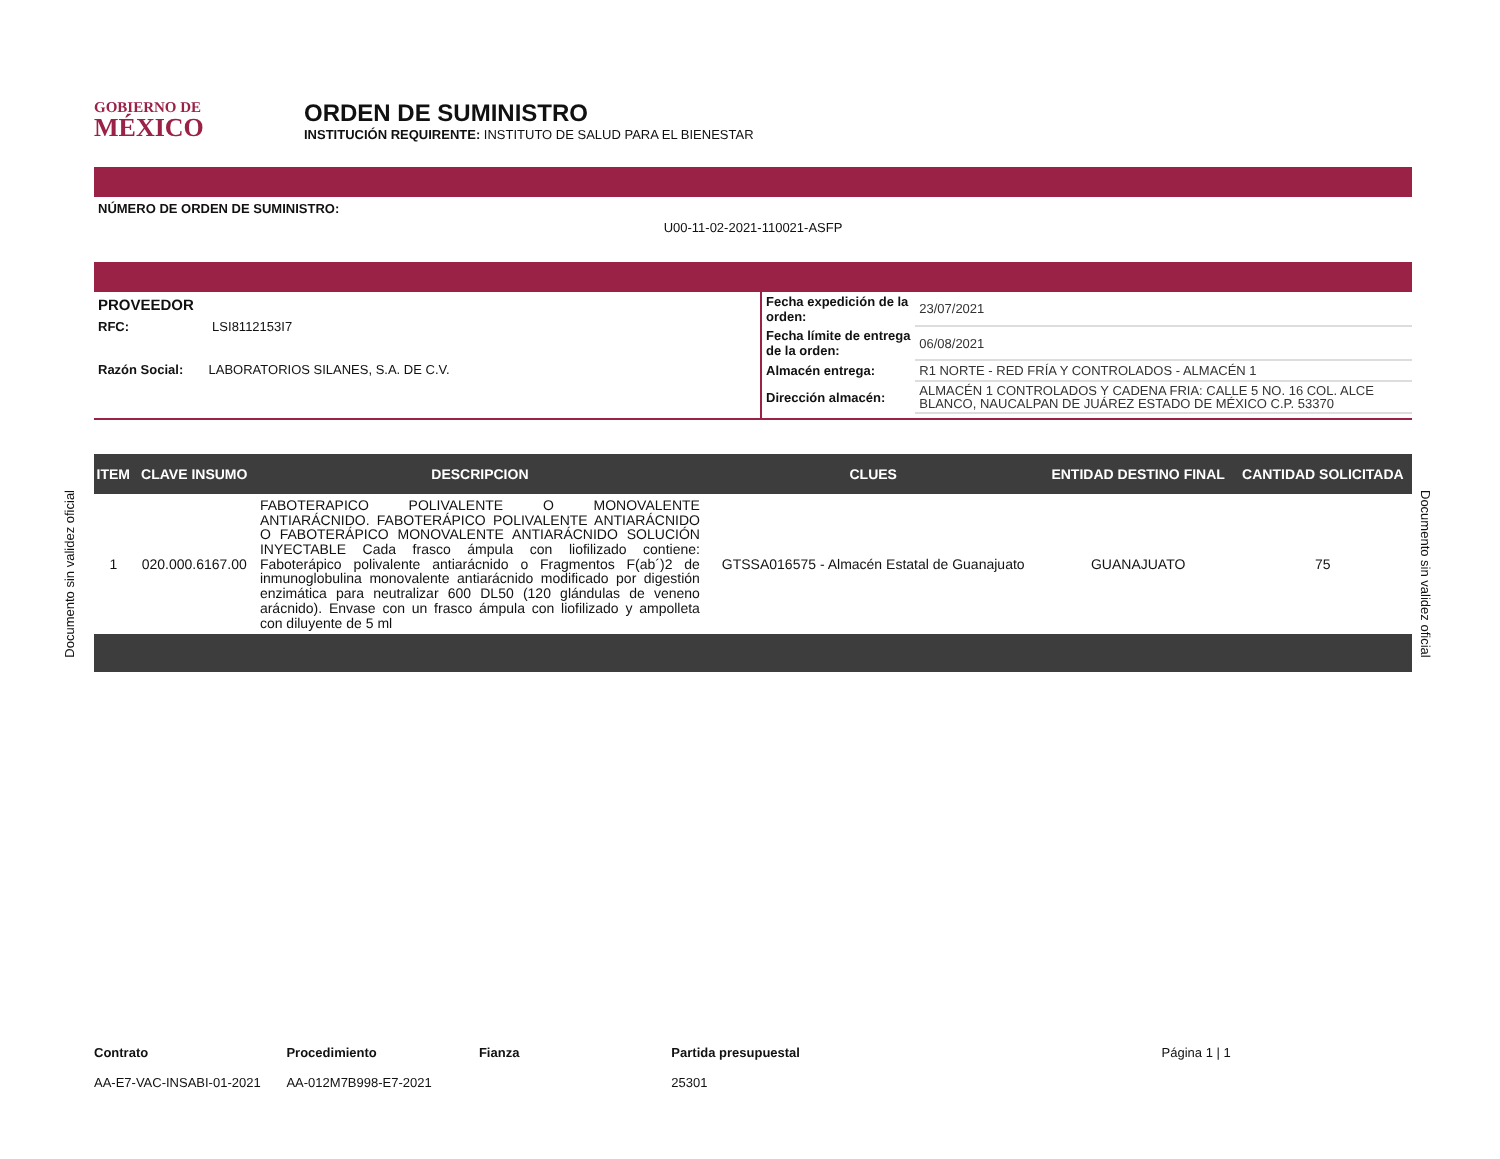GOBIERNO DE
MÉXICO
ORDEN DE SUMINISTRO
INSTITUCIÓN REQUIRENTE: INSTITUTO DE SALUD PARA EL BIENESTAR
NÚMERO DE ORDEN DE SUMINISTRO:
U00-11-02-2021-110021-ASFP
PROVEEDOR
RFC: LSI8112153I7
Razón Social: LABORATORIOS SILANES, S.A. DE C.V.
| Fecha expedición de la orden: | 23/07/2021 |
| Fecha límite de entrega de la orden: | 06/08/2021 |
| Almacén entrega: | R1 NORTE - RED FRÍA Y CONTROLADOS - ALMACÉN 1 |
| Dirección almacén: | ALMACÉN 1 CONTROLADOS Y CADENA FRIA: CALLE 5 NO. 16 COL. ALCE BLANCO, NAUCALPAN DE JUÁREZ ESTADO DE MÉXICO C.P. 53370 |
| ITEM | CLAVE INSUMO | DESCRIPCION | CLUES | ENTIDAD DESTINO FINAL | CANTIDAD SOLICITADA |
| --- | --- | --- | --- | --- | --- |
| 1 | 020.000.6167.00 | FABOTERAPICO POLIVALENTE O MONOVALENTE ANTIARÁCNIDO. FABOTERÁPICO POLIVALENTE ANTIARÁCNIDO O FABOTERÁPICO MONOVALENTE ANTIARÁCNIDO SOLUCIÓN INYECTABLE Cada frasco ámpula con liofilizado contiene: Faboterápico polivalente antiarácnido o Fragmentos F(ab´)2 de inmunoglobulina monovalente antiarácnido modificado por digestión enzimática para neutralizar 600 DL50 (120 glándulas de veneno arácnido). Envase con un frasco ámpula con liofilizado y ampolleta con diluyente de 5 ml | GTSSA016575 - Almacén Estatal de Guanajuato | GUANAJUATO | 75 |
Documento sin validez oficial
Documento sin validez oficial
Contrato
AA-E7-VAC-INSABI-01-2021
Procedimiento
AA-012M7B998-E7-2021
Fianza Partida presupuestal
25301
Página 1 | 1